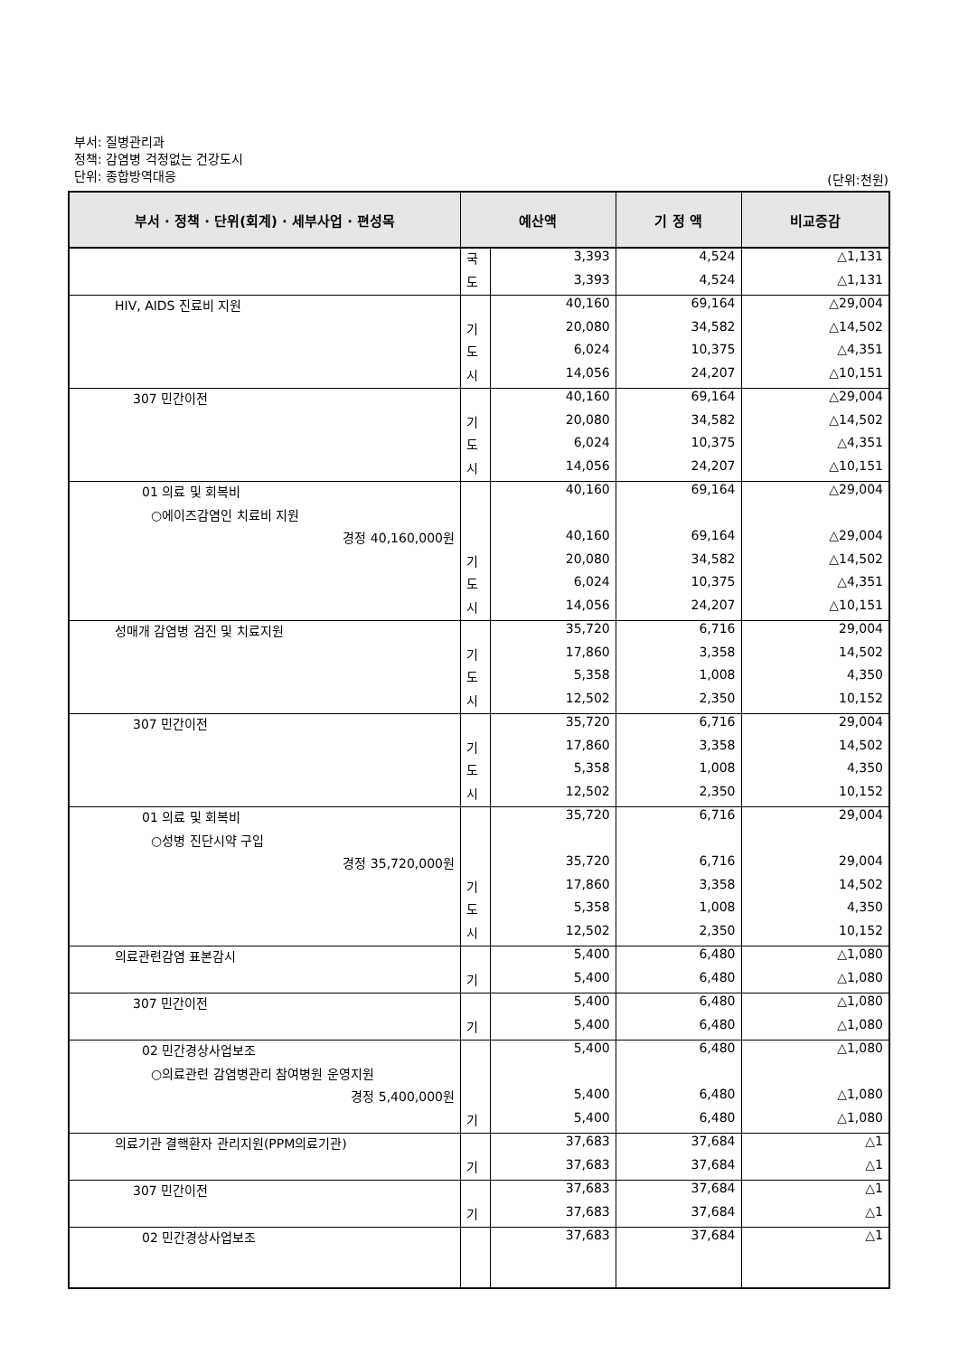부서: 질병관리과
정책: 감염병 걱정없는 건강도시
단위: 종합방역대응
(단위:천원)
| 부서 · 정책 · 단위(회계) · 세부사업 · 편성목 | 예산액 | | 기 정 액 | 비교증감 |
| --- | --- | --- | --- | --- |
| | 국 | 3,393 | 4,524 | △1,131 |
| | 도 | 3,393 | 4,524 | △1,131 |
| HIV, AIDS 진료비 지원 | | 40,160 | 69,164 | △29,004 |
| | 기 | 20,080 | 34,582 | △14,502 |
| | 도 | 6,024 | 10,375 | △4,351 |
| | 시 | 14,056 | 24,207 | △10,151 |
| 307 민간이전 | | 40,160 | 69,164 | △29,004 |
| | 기 | 20,080 | 34,582 | △14,502 |
| | 도 | 6,024 | 10,375 | △4,351 |
| | 시 | 14,056 | 24,207 | △10,151 |
| 01 의료 및 회복비 | | 40,160 | 69,164 | △29,004 |
| ○에이즈감염인 치료비 지원 | | | | |
| 경정 40,160,000원 | | 40,160 | 69,164 | △29,004 |
| | 기 | 20,080 | 34,582 | △14,502 |
| | 도 | 6,024 | 10,375 | △4,351 |
| | 시 | 14,056 | 24,207 | △10,151 |
| 성매개 감염병 검진 및 치료지원 | | 35,720 | 6,716 | 29,004 |
| | 기 | 17,860 | 3,358 | 14,502 |
| | 도 | 5,358 | 1,008 | 4,350 |
| | 시 | 12,502 | 2,350 | 10,152 |
| 307 민간이전 | | 35,720 | 6,716 | 29,004 |
| | 기 | 17,860 | 3,358 | 14,502 |
| | 도 | 5,358 | 1,008 | 4,350 |
| | 시 | 12,502 | 2,350 | 10,152 |
| 01 의료 및 회복비 | | 35,720 | 6,716 | 29,004 |
| ○성병 진단시약 구입 | | | | |
| 경정 35,720,000원 | | 35,720 | 6,716 | 29,004 |
| | 기 | 17,860 | 3,358 | 14,502 |
| | 도 | 5,358 | 1,008 | 4,350 |
| | 시 | 12,502 | 2,350 | 10,152 |
| 의료관련감염 표본감시 | | 5,400 | 6,480 | △1,080 |
| | 기 | 5,400 | 6,480 | △1,080 |
| 307 민간이전 | | 5,400 | 6,480 | △1,080 |
| | 기 | 5,400 | 6,480 | △1,080 |
| 02 민간경상사업보조 | | 5,400 | 6,480 | △1,080 |
| ○의료관련 감염병관리 참여병원 운영지원 | | | | |
| 경정 5,400,000원 | | 5,400 | 6,480 | △1,080 |
| | 기 | 5,400 | 6,480 | △1,080 |
| 의료기관 결핵환자 관리지원(PPM의료기관) | | 37,683 | 37,684 | △1 |
| | 기 | 37,683 | 37,684 | △1 |
| 307 민간이전 | | 37,683 | 37,684 | △1 |
| | 기 | 37,683 | 37,684 | △1 |
| 02 민간경상사업보조 | | 37,683 | 37,684 | △1 |